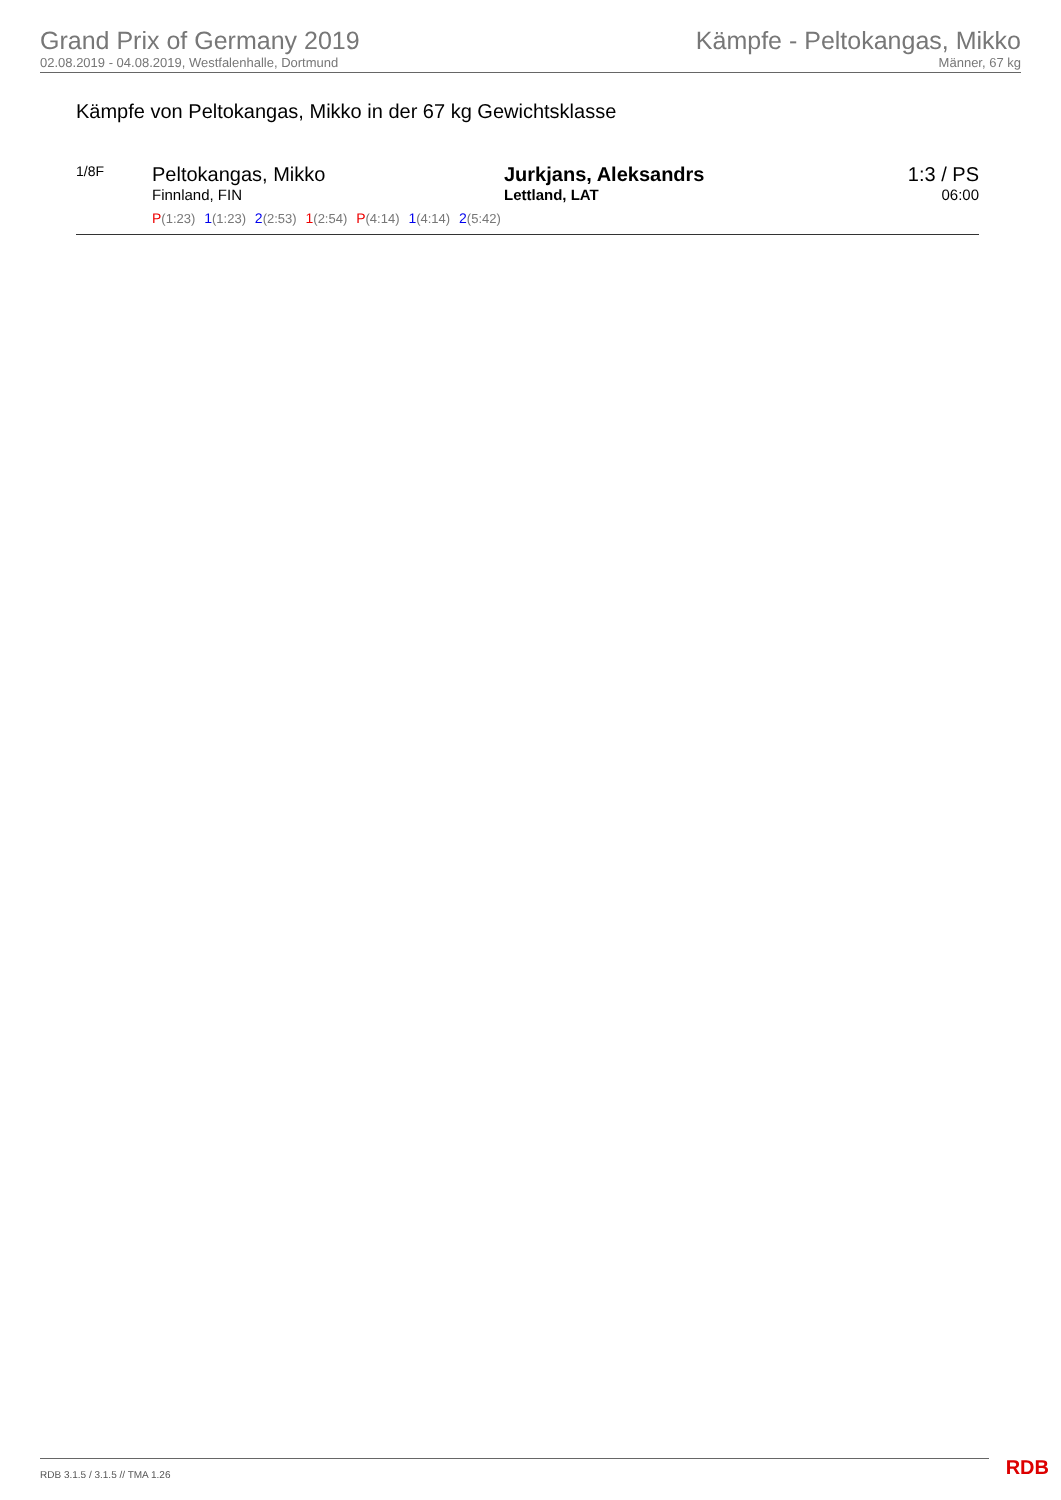Grand Prix of Germany 2019
02.08.2019 - 04.08.2019, Westfalenhalle, Dortmund
Kämpfe - Peltokangas, Mikko
Männer, 67 kg
Kämpfe von Peltokangas, Mikko in der 67 kg Gewichtsklasse
1/8F
Peltokangas, Mikko
Finnland, FIN
P(1:23) 1(1:23) 2(2:53) 1(2:54) P(4:14) 1(4:14) 2(5:42)
Jurkjans, Aleksandrs
Lettland, LAT
1:3 / PS
06:00
RDB 3.1.5 / 3.1.5 // TMA 1.26 RDB